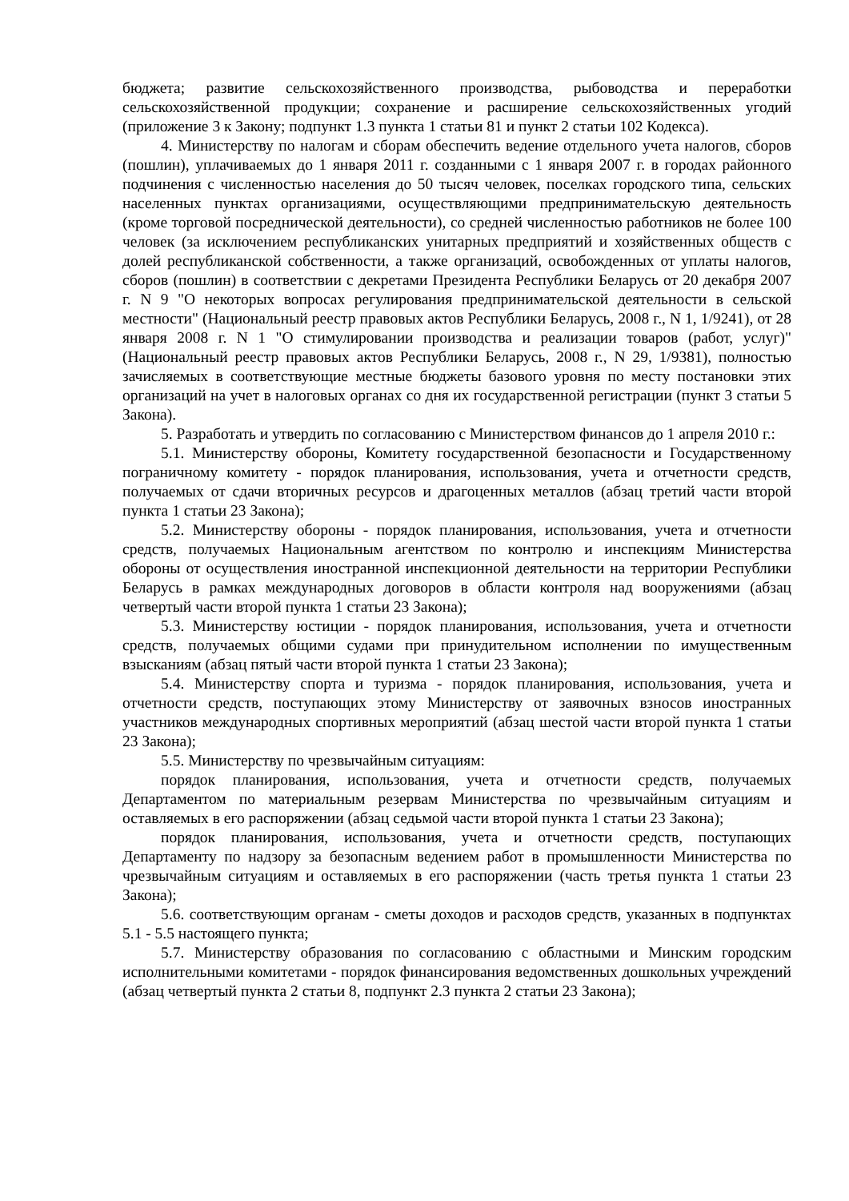бюджета; развитие сельскохозяйственного производства, рыбоводства и переработки сельскохозяйственной продукции; сохранение и расширение сельскохозяйственных угодий (приложение 3 к Закону; подпункт 1.3 пункта 1 статьи 81 и пункт 2 статьи 102 Кодекса).
4. Министерству по налогам и сборам обеспечить ведение отдельного учета налогов, сборов (пошлин), уплачиваемых до 1 января 2011 г. созданными с 1 января 2007 г. в городах районного подчинения с численностью населения до 50 тысяч человек, поселках городского типа, сельских населенных пунктах организациями, осуществляющими предпринимательскую деятельность (кроме торговой посреднической деятельности), со средней численностью работников не более 100 человек (за исключением республиканских унитарных предприятий и хозяйственных обществ с долей республиканской собственности, а также организаций, освобожденных от уплаты налогов, сборов (пошлин) в соответствии с декретами Президента Республики Беларусь от 20 декабря 2007 г. N 9 "О некоторых вопросах регулирования предпринимательской деятельности в сельской местности" (Национальный реестр правовых актов Республики Беларусь, 2008 г., N 1, 1/9241), от 28 января 2008 г. N 1 "О стимулировании производства и реализации товаров (работ, услуг)" (Национальный реестр правовых актов Республики Беларусь, 2008 г., N 29, 1/9381), полностью зачисляемых в соответствующие местные бюджеты базового уровня по месту постановки этих организаций на учет в налоговых органах со дня их государственной регистрации (пункт 3 статьи 5 Закона).
5. Разработать и утвердить по согласованию с Министерством финансов до 1 апреля 2010 г.:
5.1. Министерству обороны, Комитету государственной безопасности и Государственному пограничному комитету - порядок планирования, использования, учета и отчетности средств, получаемых от сдачи вторичных ресурсов и драгоценных металлов (абзац третий части второй пункта 1 статьи 23 Закона);
5.2. Министерству обороны - порядок планирования, использования, учета и отчетности средств, получаемых Национальным агентством по контролю и инспекциям Министерства обороны от осуществления иностранной инспекционной деятельности на территории Республики Беларусь в рамках международных договоров в области контроля над вооружениями (абзац четвертый части второй пункта 1 статьи 23 Закона);
5.3. Министерству юстиции - порядок планирования, использования, учета и отчетности средств, получаемых общими судами при принудительном исполнении по имущественным взысканиям (абзац пятый части второй пункта 1 статьи 23 Закона);
5.4. Министерству спорта и туризма - порядок планирования, использования, учета и отчетности средств, поступающих этому Министерству от заявочных взносов иностранных участников международных спортивных мероприятий (абзац шестой части второй пункта 1 статьи 23 Закона);
5.5. Министерству по чрезвычайным ситуациям:
порядок планирования, использования, учета и отчетности средств, получаемых Департаментом по материальным резервам Министерства по чрезвычайным ситуациям и оставляемых в его распоряжении (абзац седьмой части второй пункта 1 статьи 23 Закона);
порядок планирования, использования, учета и отчетности средств, поступающих Департаменту по надзору за безопасным ведением работ в промышленности Министерства по чрезвычайным ситуациям и оставляемых в его распоряжении (часть третья пункта 1 статьи 23 Закона);
5.6. соответствующим органам - сметы доходов и расходов средств, указанных в подпунктах 5.1 - 5.5 настоящего пункта;
5.7. Министерству образования по согласованию с областными и Минским городским исполнительными комитетами - порядок финансирования ведомственных дошкольных учреждений (абзац четвертый пункта 2 статьи 8, подпункт 2.3 пункта 2 статьи 23 Закона);